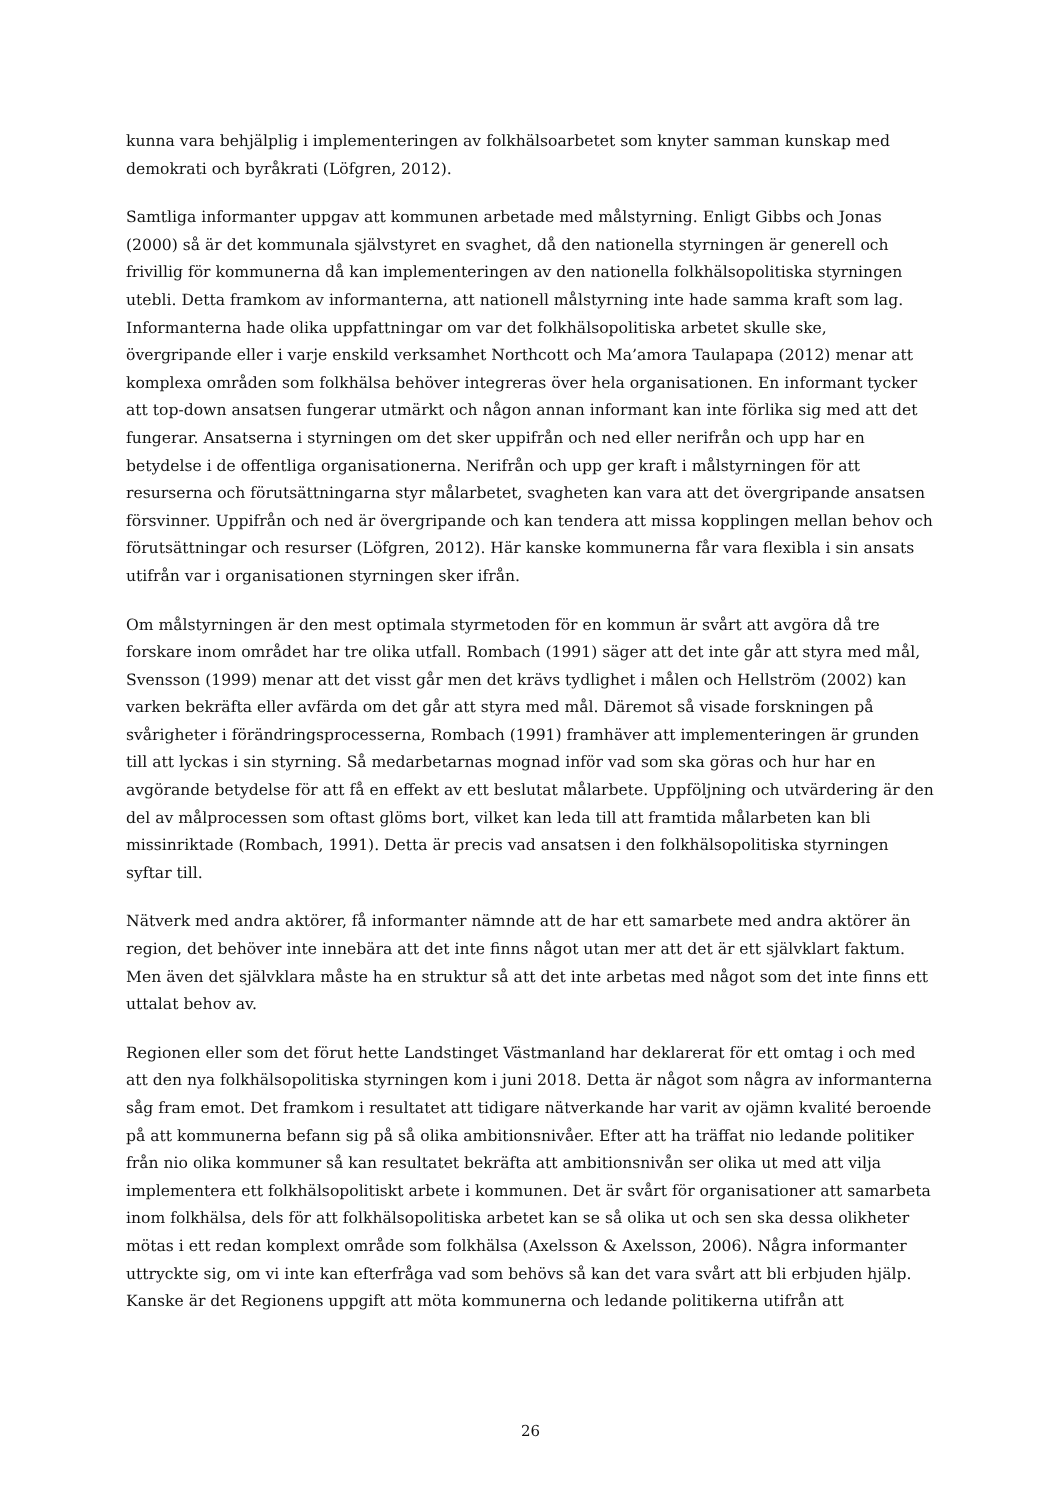kunna vara behjälplig i implementeringen av folkhälsoarbetet som knyter samman kunskap med demokrati och byråkrati (Löfgren, 2012).
Samtliga informanter uppgav att kommunen arbetade med målstyrning. Enligt Gibbs och Jonas (2000) så är det kommunala självstyret en svaghet, då den nationella styrningen är generell och frivillig för kommunerna då kan implementeringen av den nationella folkhälsopolitiska styrningen utebli. Detta framkom av informanterna, att nationell målstyrning inte hade samma kraft som lag. Informanterna hade olika uppfattningar om var det folkhälsopolitiska arbetet skulle ske, övergripande eller i varje enskild verksamhet Northcott och Ma’amora Taulapapa (2012) menar att komplexa områden som folkhälsa behöver integreras över hela organisationen. En informant tycker att top-down ansatsen fungerar utmärkt och någon annan informant kan inte förlika sig med att det fungerar. Ansatserna i styrningen om det sker uppifrån och ned eller nerifrån och upp har en betydelse i de offentliga organisationerna. Nerifrån och upp ger kraft i målstyrningen för att resurserna och förutsättningarna styr målarbetet, svagheten kan vara att det övergripande ansatsen försvinner. Uppifrån och ned är övergripande och kan tendera att missa kopplingen mellan behov och förutsättningar och resurser (Löfgren, 2012). Här kanske kommunerna får vara flexibla i sin ansats utifrån var i organisationen styrningen sker ifrån.
Om målstyrningen är den mest optimala styrmetoden för en kommun är svårt att avgöra då tre forskare inom området har tre olika utfall. Rombach (1991) säger att det inte går att styra med mål, Svensson (1999) menar att det visst går men det krävs tydlighet i målen och Hellström (2002) kan varken bekräfta eller avfärda om det går att styra med mål. Däremot så visade forskningen på svårigheter i förändringsprocesserna, Rombach (1991) framhäver att implementeringen är grunden till att lyckas i sin styrning. Så medarbetarnas mognad inför vad som ska göras och hur har en avgörande betydelse för att få en effekt av ett beslutat målarbete. Uppföljning och utvärdering är den del av målprocessen som oftast glöms bort, vilket kan leda till att framtida målarbeten kan bli missinriktade (Rombach, 1991). Detta är precis vad ansatsen i den folkhälsopolitiska styrningen syftar till.
Nätverk med andra aktörer, få informanter nämnde att de har ett samarbete med andra aktörer än region, det behöver inte innebära att det inte finns något utan mer att det är ett självklart faktum. Men även det självklara måste ha en struktur så att det inte arbetas med något som det inte finns ett uttalat behov av.
Regionen eller som det förut hette Landstinget Västmanland har deklarerat för ett omtag i och med att den nya folkhälsopolitiska styrningen kom i juni 2018. Detta är något som några av informanterna såg fram emot. Det framkom i resultatet att tidigare nätverkande har varit av ojämn kvalité beroende på att kommunerna befann sig på så olika ambitionsnivåer. Efter att ha träffat nio ledande politiker från nio olika kommuner så kan resultatet bekräfta att ambitionsnivån ser olika ut med att vilja implementera ett folkhälsopolitiskt arbete i kommunen. Det är svårt för organisationer att samarbeta inom folkhälsa, dels för att folkhälsopolitiska arbetet kan se så olika ut och sen ska dessa olikheter mötas i ett redan komplext område som folkhälsa (Axelsson & Axelsson, 2006). Några informanter uttryckte sig, om vi inte kan efterfråga vad som behövs så kan det vara svårt att bli erbjuden hjälp. Kanske är det Regionens uppgift att möta kommunerna och ledande politikerna utifrån att
26